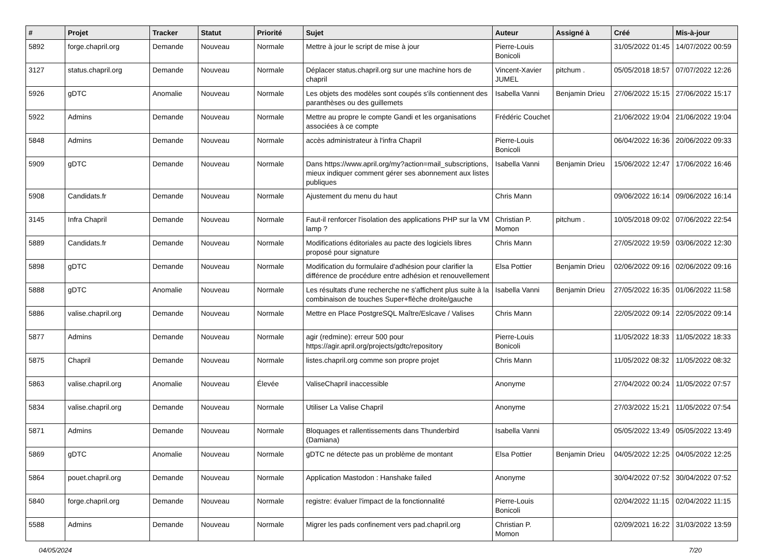| # | Projet | Tracker | Statut | Priorité | Sujet | Auteur | Assigné à | Créé | Mis-à-jour |
| --- | --- | --- | --- | --- | --- | --- | --- | --- | --- |
| 5892 | forge.chapril.org | Demande | Nouveau | Normale | Mettre à jour le script de mise à jour | Pierre-Louis Bonicoli | | 31/05/2022 01:45 | 14/07/2022 00:59 |
| 3127 | status.chapril.org | Demande | Nouveau | Normale | Déplacer status.chapril.org sur une machine hors de chapril | Vincent-Xavier JUMEL | pitchum . | 05/05/2018 18:57 | 07/07/2022 12:26 |
| 5926 | gDTC | Anomalie | Nouveau | Normale | Les objets des modèles sont coupés s'ils contiennent des paranthèses ou des guillemets | Isabella Vanni | Benjamin Drieu | 27/06/2022 15:15 | 27/06/2022 15:17 |
| 5922 | Admins | Demande | Nouveau | Normale | Mettre au propre le compte Gandi et les organisations associées à ce compte | Frédéric Couchet | | 21/06/2022 19:04 | 21/06/2022 19:04 |
| 5848 | Admins | Demande | Nouveau | Normale | accès administrateur à l'infra Chapril | Pierre-Louis Bonicoli | | 06/04/2022 16:36 | 20/06/2022 09:33 |
| 5909 | gDTC | Demande | Nouveau | Normale | Dans https://www.april.org/my?action=mail_subscriptions, mieux indiquer comment gérer ses abonnement aux listes publiques | Isabella Vanni | Benjamin Drieu | 15/06/2022 12:47 | 17/06/2022 16:46 |
| 5908 | Candidats.fr | Demande | Nouveau | Normale | Ajustement du menu du haut | Chris Mann | | 09/06/2022 16:14 | 09/06/2022 16:14 |
| 3145 | Infra Chapril | Demande | Nouveau | Normale | Faut-il renforcer l'isolation des applications PHP sur la VM lamp ? | Christian P. Momon | pitchum . | 10/05/2018 09:02 | 07/06/2022 22:54 |
| 5889 | Candidats.fr | Demande | Nouveau | Normale | Modifications éditoriales au pacte des logiciels libres proposé pour signature | Chris Mann | | 27/05/2022 19:59 | 03/06/2022 12:30 |
| 5898 | gDTC | Demande | Nouveau | Normale | Modification du formulaire d'adhésion pour clarifier la différence de procédure entre adhésion et renouvellement | Elsa Pottier | Benjamin Drieu | 02/06/2022 09:16 | 02/06/2022 09:16 |
| 5888 | gDTC | Anomalie | Nouveau | Normale | Les résultats d'une recherche ne s'affichent plus suite à la combinaison de touches Super+flèche droite/gauche | Isabella Vanni | Benjamin Drieu | 27/05/2022 16:35 | 01/06/2022 11:58 |
| 5886 | valise.chapril.org | Demande | Nouveau | Normale | Mettre en Place PostgreSQL Maître/Eslcave / Valises | Chris Mann | | 22/05/2022 09:14 | 22/05/2022 09:14 |
| 5877 | Admins | Demande | Nouveau | Normale | agir (redmine): erreur 500 pour https://agir.april.org/projects/gdtc/repository | Pierre-Louis Bonicoli | | 11/05/2022 18:33 | 11/05/2022 18:33 |
| 5875 | Chapril | Demande | Nouveau | Normale | listes.chapril.org comme son propre projet | Chris Mann | | 11/05/2022 08:32 | 11/05/2022 08:32 |
| 5863 | valise.chapril.org | Anomalie | Nouveau | Élevée | ValiseChapril inaccessible | Anonyme | | 27/04/2022 00:24 | 11/05/2022 07:57 |
| 5834 | valise.chapril.org | Demande | Nouveau | Normale | Utiliser La Valise Chapril | Anonyme | | 27/03/2022 15:21 | 11/05/2022 07:54 |
| 5871 | Admins | Demande | Nouveau | Normale | Bloquages et rallentissements dans Thunderbird (Damiana) | Isabella Vanni | | 05/05/2022 13:49 | 05/05/2022 13:49 |
| 5869 | gDTC | Anomalie | Nouveau | Normale | gDTC ne détecte pas un problème de montant | Elsa Pottier | Benjamin Drieu | 04/05/2022 12:25 | 04/05/2022 12:25 |
| 5864 | pouet.chapril.org | Demande | Nouveau | Normale | Application Mastodon : Hanshake failed | Anonyme | | 30/04/2022 07:52 | 30/04/2022 07:52 |
| 5840 | forge.chapril.org | Demande | Nouveau | Normale | registre: évaluer l'impact de la fonctionnalité | Pierre-Louis Bonicoli | | 02/04/2022 11:15 | 02/04/2022 11:15 |
| 5588 | Admins | Demande | Nouveau | Normale | Migrer les pads confinement vers pad.chapril.org | Christian P. Momon | | 02/09/2021 16:22 | 31/03/2022 13:59 |
04/05/2024 7/20